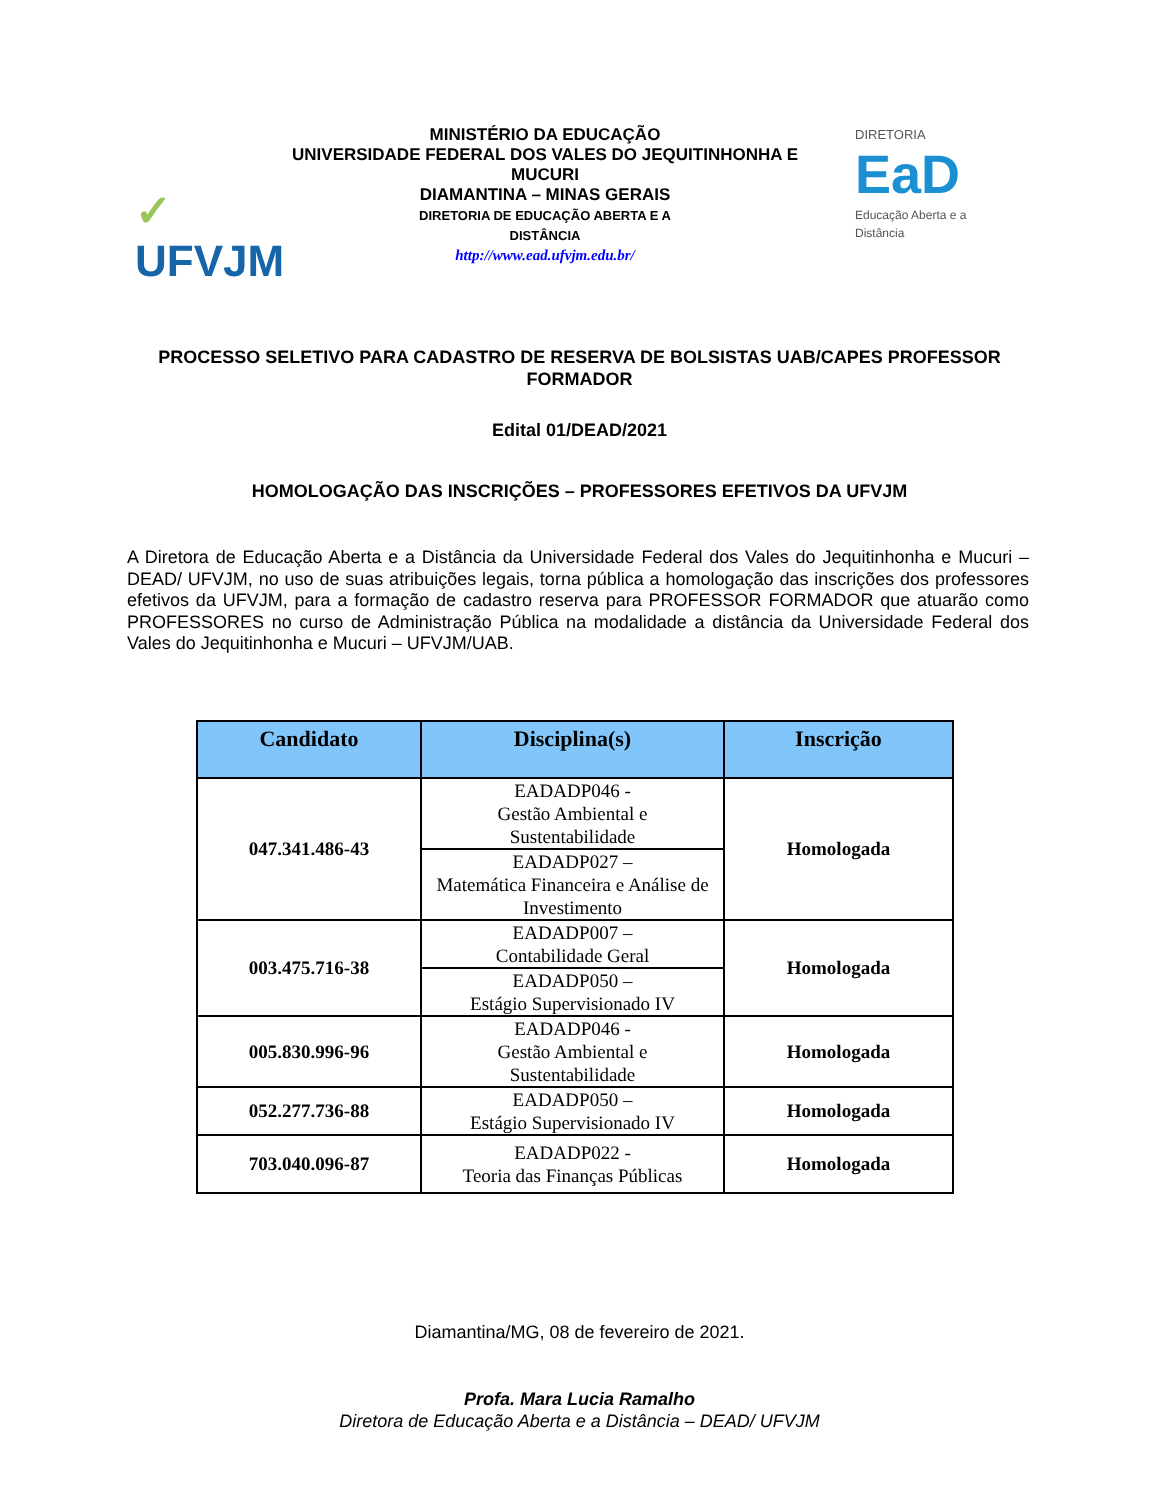✓
UFVJM
MINISTÉRIO DA EDUCAÇÃO
UNIVERSIDADE FEDERAL DOS VALES DO JEQUITINHONHA E MUCURI
DIAMANTINA – MINAS GERAIS
DIRETORIA DE EDUCAÇÃO ABERTA E A
DISTÂNCIA
http://www.ead.ufvjm.edu.br/
DIRETORIA
EaD
Educação Aberta e a Distância
PROCESSO SELETIVO PARA CADASTRO DE RESERVA DE BOLSISTAS UAB/CAPES PROFESSOR FORMADOR
Edital 01/DEAD/2021
HOMOLOGAÇÃO DAS INSCRIÇÕES – PROFESSORES EFETIVOS DA UFVJM
A Diretora de Educação Aberta e a Distância da Universidade Federal dos Vales do Jequitinhonha e Mucuri – DEAD/ UFVJM, no uso de suas atribuições legais, torna pública a homologação das inscrições dos professores efetivos da UFVJM, para a formação de cadastro reserva para PROFESSOR FORMADOR que atuarão como PROFESSORES no curso de Administração Pública na modalidade a distância da Universidade Federal dos Vales do Jequitinhonha e Mucuri – UFVJM/UAB.
| Candidato | Disciplina(s) | Inscrição |
| --- | --- | --- |
| 047.341.486-43 | EADADP046 - Gestão Ambiental e Sustentabilidade | Homologada |
| | EADADP027 – Matemática Financeira e Análise de Investimento | |
| 003.475.716-38 | EADADP007 – Contabilidade Geral | Homologada |
| | EADADP050 – Estágio Supervisionado IV | |
| 005.830.996-96 | EADADP046 - Gestão Ambiental e Sustentabilidade | Homologada |
| 052.277.736-88 | EADADP050 – Estágio Supervisionado IV | Homologada |
| 703.040.096-87 | EADADP022 - Teoria das Finanças Públicas | Homologada |
Diamantina/MG, 08 de fevereiro de 2021.
Profa. Mara Lucia Ramalho
Diretora de Educação Aberta e a Distância – DEAD/ UFVJM